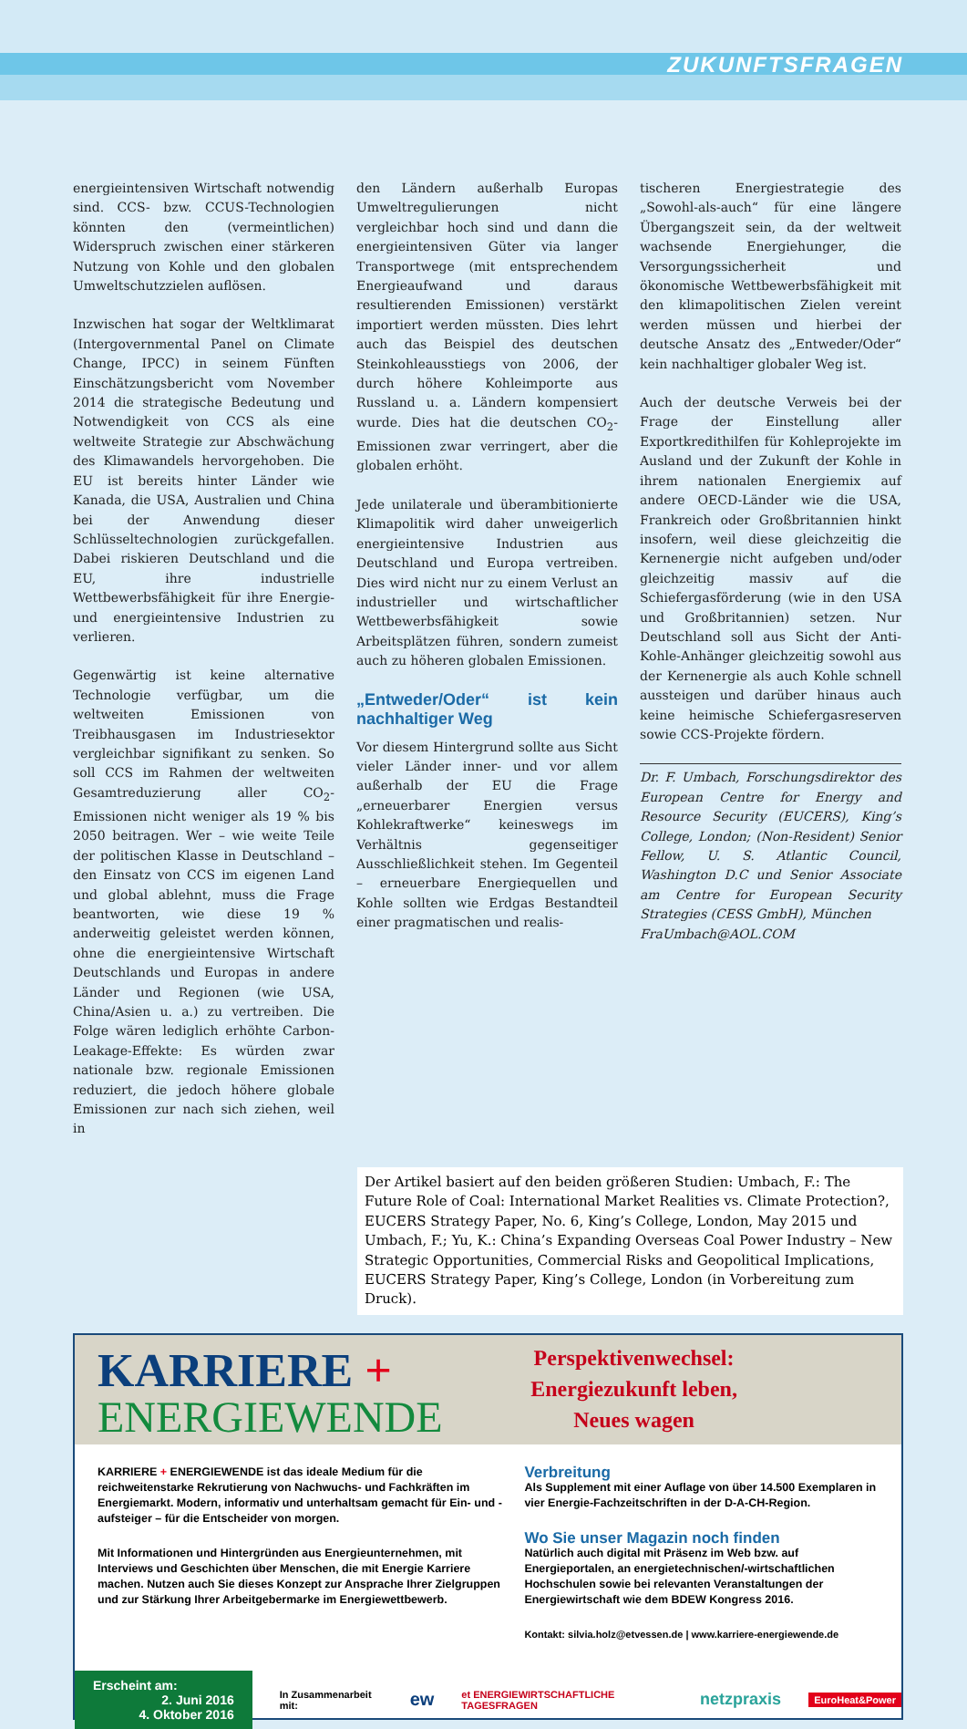ZUKUNFTSFRAGEN
energieintensiven Wirtschaft notwendig sind. CCS- bzw. CCUS-Technologien könnten den (vermeintlichen) Widerspruch zwischen einer stärkeren Nutzung von Kohle und den globalen Umweltschutzzielen auflösen.
Inzwischen hat sogar der Weltklimarat (Intergovernmental Panel on Climate Change, IPCC) in seinem Fünften Einschätzungsbericht vom November 2014 die strategische Bedeutung und Notwendigkeit von CCS als eine weltweite Strategie zur Abschwächung des Klimawandels hervorgehoben. Die EU ist bereits hinter Länder wie Kanada, die USA, Australien und China bei der Anwendung dieser Schlüsseltechnologien zurückgefallen. Dabei riskieren Deutschland und die EU, ihre industrielle Wettbewerbsfähigkeit für ihre Energie- und energieintensive Industrien zu verlieren.
Gegenwärtig ist keine alternative Technologie verfügbar, um die weltweiten Emissionen von Treibhausgasen im Industriesektor vergleichbar signifikant zu senken. So soll CCS im Rahmen der weltweiten Gesamtreduzierung aller CO<sub>2</sub>-Emissionen nicht weniger als 19 % bis 2050 beitragen. Wer – wie weite Teile der politischen Klasse in Deutschland – den Einsatz von CCS im eigenen Land und global ablehnt, muss die Frage beantworten, wie diese 19 % anderweitig geleistet werden können, ohne die energieintensive Wirtschaft Deutschlands und Europas in andere Länder und Regionen (wie USA, China/Asien u. a.) zu vertreiben. Die Folge wären lediglich erhöhte Carbon-Leakage-Effekte: Es würden zwar nationale bzw. regionale Emissionen reduziert, die jedoch höhere globale Emissionen zur nach sich ziehen, weil in
den Ländern außerhalb Europas Umweltregulierungen nicht vergleichbar hoch sind und dann die energieintensiven Güter via langer Transportwege (mit entsprechendem Energieaufwand und daraus resultierenden Emissionen) verstärkt importiert werden müssten. Dies lehrt auch das Beispiel des deutschen Steinkohleausstiegs von 2006, der durch höhere Kohleimporte aus Russland u. a. Ländern kompensiert wurde. Dies hat die deutschen CO<sub>2</sub>-Emissionen zwar verringert, aber die globalen erhöht.
Jede unilaterale und überambitionierte Klimapolitik wird daher unweigerlich energieintensive Industrien aus Deutschland und Europa vertreiben. Dies wird nicht nur zu einem Verlust an industrieller und wirtschaftlicher Wettbewerbsfähigkeit sowie Arbeitsplätzen führen, sondern zumeist auch zu höheren globalen Emissionen.
„Entweder/Oder“ ist kein nachhaltiger Weg
Vor diesem Hintergrund sollte aus Sicht vieler Länder inner- und vor allem außerhalb der EU die Frage „erneuerbarer Energien versus Kohlekraftwerke“ keineswegs im Verhältnis gegenseitiger Ausschließlichkeit stehen. Im Gegenteil – erneuerbare Energiequellen und Kohle sollten wie Erdgas Bestandteil einer pragmatischen und realis-
tischeren Energiestrategie des „Sowohl-als-auch“ für eine längere Übergangszeit sein, da der weltweit wachsende Energiehunger, die Versorgungssicherheit und ökonomische Wettbewerbsfähigkeit mit den klimapolitischen Zielen vereint werden müssen und hierbei der deutsche Ansatz des „Entweder/Oder“ kein nachhaltiger globaler Weg ist.
Auch der deutsche Verweis bei der Frage der Einstellung aller Exportkredithilfen für Kohleprojekte im Ausland und der Zukunft der Kohle in ihrem nationalen Energiemix auf andere OECD-Länder wie die USA, Frankreich oder Großbritannien hinkt insofern, weil diese gleichzeitig die Kernenergie nicht aufgeben und/oder gleichzeitig massiv auf die Schiefergasförderung (wie in den USA und Großbritannien) setzen. Nur Deutschland soll aus Sicht der Anti-Kohle-Anhänger gleichzeitig sowohl aus der Kernenergie als auch Kohle schnell aussteigen und darüber hinaus auch keine heimische Schiefergasreserven sowie CCS-Projekte fördern.
Dr. F. Umbach, Forschungsdirektor des European Centre for Energy and Resource Security (EUCERS), King’s College, London; (Non-Resident) Senior Fellow, U. S. Atlantic Council, Washington D.C und Senior Associate am Centre for European Security Strategies (CESS GmbH), München
FraUmbach@AOL.COM
Der Artikel basiert auf den beiden größeren Studien: Umbach, F.: The Future Role of Coal: International Market Realities vs. Climate Protection?, EUCERS Strategy Paper, No. 6, King’s College, London, May 2015 und Umbach, F.; Yu, K.: China’s Expanding Overseas Coal Power Industry – New Strategic Opportunities, Commercial Risks and Geopolitical Implications, EUCERS Strategy Paper, King’s College, London (in Vorbereitung zum Druck).
KARRIERE +
ENERGIEWENDE
Perspektivenwechsel: Energiezukunft leben, Neues wagen
KARRIERE + ENERGIEWENDE ist das ideale Medium für die reichweitenstarke Rekrutierung von Nachwuchs- und Fachkräften im Energiemarkt. Modern, informativ und unterhaltsam gemacht für Ein- und -aufsteiger – für die Entscheider von morgen.
Mit Informationen und Hintergründen aus Energieunternehmen, mit Interviews und Geschichten über Menschen, die mit Energie Karriere machen. Nutzen auch Sie dieses Konzept zur Ansprache Ihrer Zielgruppen und zur Stärkung Ihrer Arbeitgebermarke im Energiewettbewerb.
Verbreitung
Als Supplement mit einer Auflage von über 14.500 Exemplaren in vier Energie-Fachzeitschriften in der D-A-CH-Region.
Wo Sie unser Magazin noch finden
Natürlich auch digital mit Präsenz im Web bzw. auf Energieportalen, an energietechnischen/-wirtschaftlichen Hochschulen sowie bei relevanten Veranstaltungen der Energiewirtschaft wie dem BDEW Kongress 2016.
Kontakt: silvia.holz@etvessen.de | www.karriere-energiewende.de
Erscheint am:
2. Juni 2016
4. Oktober 2016
In Zusammenarbeit mit: ew et ENERGIEWIRTSCHAFTLICHE TAGESFRAGEN netzpraxis EuroHeat&Power